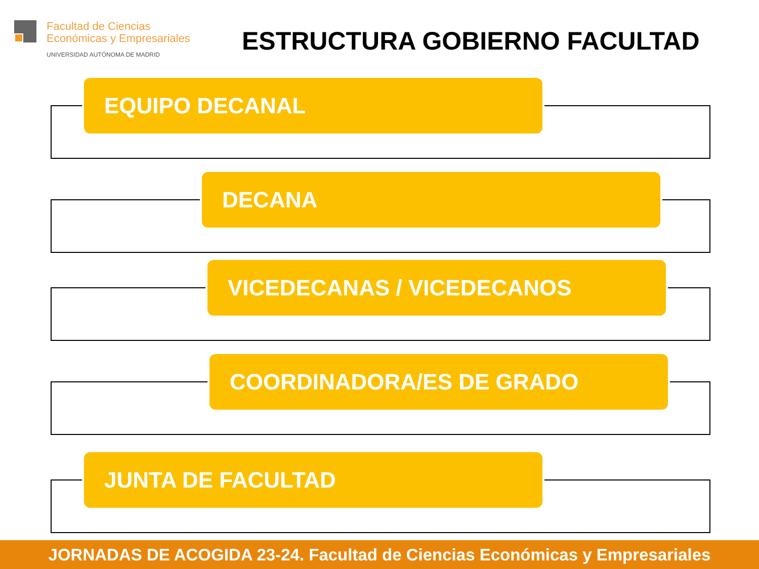Facultad de Ciencias
Económicas y Empresariales
UNIVERSIDAD AUTÓNOMA DE MADRID
ESTRUCTURA GOBIERNO FACULTAD
EQUIPO DECANAL
DECANA
VICEDECANAS / VICEDECANOS
COORDINADORA/ES DE GRADO
JUNTA DE FACULTAD
JORNADAS DE ACOGIDA 23-24. Facultad de Ciencias Económicas y Empresariales